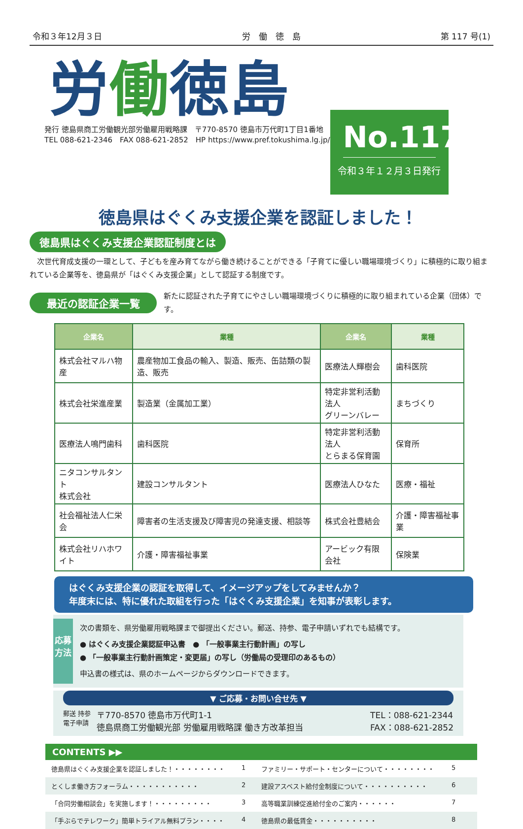令和３年12月３日 労　働　徳　島 第 117 号(1)
労働徳島
発行 徳島県商工労働観光部労働雇用戦略課　〒770-8570 徳島市万代町1丁目1番地
TEL 088-621-2346　FAX 088-621-2852　HP https://www.pref.tokushima.lg.jp/
No.117
令和３年１２月３日発行
徳島県はぐくみ支援企業を認証しました！
徳島県はぐくみ支援企業認証制度とは
　次世代育成支援の一環として、子どもを産み育てながら働き続けることができる「子育てに優しい職場環境づくり」に積極的に取り組まれている企業等を、徳島県が「はぐくみ支援企業」として認証する制度です。
最近の認証企業一覧
新たに認証された子育てにやさしい職場環境づくりに積極的に取り組まれている企業（団体）です。
| 企業名 | 業種 | 企業名 | 業種 |
| --- | --- | --- | --- |
| 株式会社マルハ物産 | 農産物加工食品の輸入、製造、販売、缶詰類の製造、販売 | 医療法人輝樹会 | 歯科医院 |
| 株式会社栄進産業 | 製造業（金属加工業） | 特定非営利活動法人 グリーンバレー | まちづくり |
| 医療法人鳴門歯科 | 歯科医院 | 特定非営利活動法人 とらまる保育園 | 保育所 |
| ニタコンサルタント 株式会社 | 建設コンサルタント | 医療法人ひなた | 医療・福祉 |
| 社会福祉法人仁栄会 | 障害者の生活支援及び障害児の発達支援、相談等 | 株式会社豊結会 | 介護・障害福祉事業 |
| 株式会社リハホワイト | 介護・障害福祉事業 | アービック有限会社 | 保険業 |
はぐくみ支援企業の認証を取得して、イメージアップをしてみませんか？
年度末には、特に優れた取組を行った「はぐくみ支援企業」を知事が表彰します。
応募方法
次の書類を、県労働雇用戦略課まで御提出ください。郵送、持参、電子申請いずれでも結構です。
● はぐくみ支援企業認証申込書　● 「一般事業主行動計画」の写し
● 「一般事業主行動計画策定・変更届」の写し（労働局の受理印のあるもの）
申込書の様式は、県のホームページからダウンロードできます。
▼ ご応募・お問い合せ先 ▼
郵送 持参
電子申請
〒770-8570 徳島市万代町1-1
徳島県商工労働観光部 労働雇用戦略課 働き方改革担当
TEL：088-621-2344
FAX：088-621-2852
CONTENTS ▶▶
徳島県はぐくみ支援企業を認証しました！・・・・・・・・ 1 ファミリー・サポート・センターについて・・・・・・・・ 5
とくしま働き方フォーラム・・・・・・・・・・・ 2 建設アスベスト給付金制度について・・・・・・・・・・ 6
「合同労働相談会」を実施します！・・・・・・・・・ 3 高等職業訓練促進給付金のご案内・・・・・・ 7
「手ぶらでテレワーク」簡単トライアル無料プラン・・・・ 4 徳島県の最低賃金・・・・・・・・・・ 8